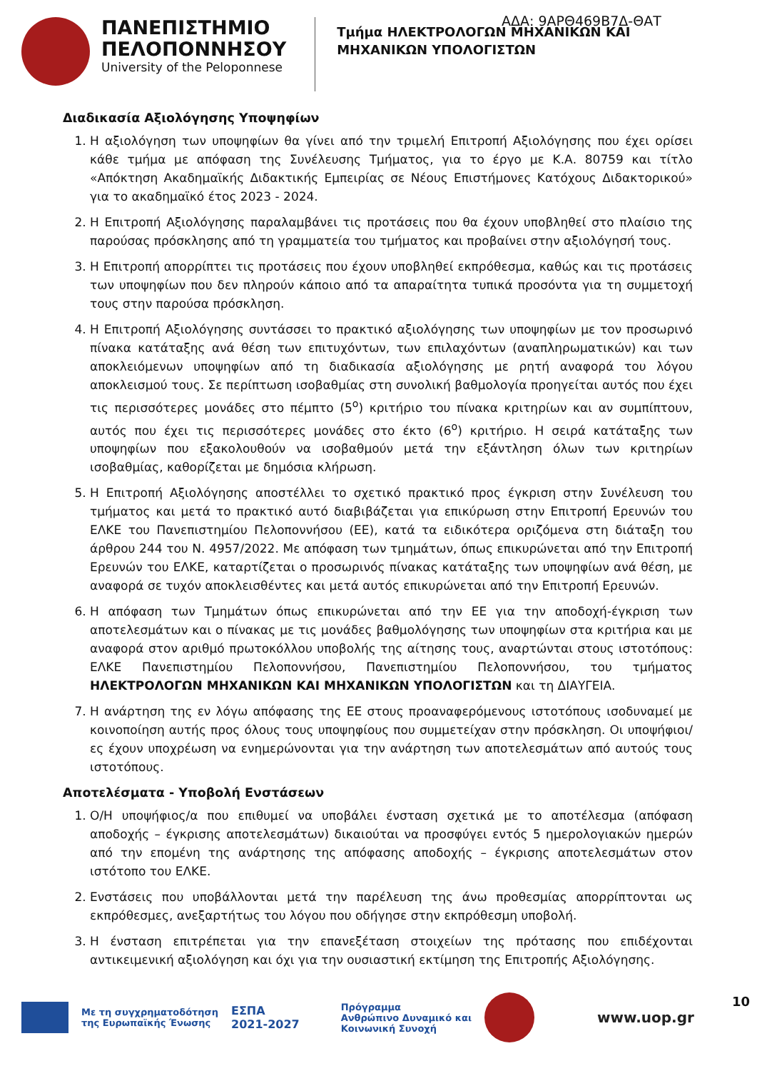ΑΔΑ: 9ΑΡΘ469Β7Δ-ΘΑΤ
ΠΑΝΕΠΙΣΤΗΜΙΟ
ΠΕΛΟΠΟΝΝΗΣΟΥ
University of the Peloponnese
Τμήμα ΗΛΕΚΤΡΟΛΟΓΩΝ ΜΗΧΑΝΙΚΩΝ ΚΑΙ
ΜΗΧΑΝΙΚΩΝ ΥΠΟΛΟΓΙΣΤΩΝ
Διαδικασία Αξιολόγησης Υποψηφίων
1. Η αξιολόγηση των υποψηφίων θα γίνει από την τριμελή Επιτροπή Αξιολόγησης που έχει ορίσει κάθε τμήμα με απόφαση της Συνέλευσης Τμήματος, για το έργο με Κ.Α. 80759 και τίτλο «Απόκτηση Ακαδημαϊκής Διδακτικής Εμπειρίας σε Νέους Επιστήμονες Κατόχους Διδακτορικού» για το ακαδημαϊκό έτος 2023 - 2024.
2. Η Επιτροπή Αξιολόγησης παραλαμβάνει τις προτάσεις που θα έχουν υποβληθεί στο πλαίσιο της παρούσας πρόσκλησης από τη γραμματεία του τμήματος και προβαίνει στην αξιολόγησή τους.
3. Η Επιτροπή απορρίπτει τις προτάσεις που έχουν υποβληθεί εκπρόθεσμα, καθώς και τις προτάσεις των υποψηφίων που δεν πληρούν κάποιο από τα απαραίτητα τυπικά προσόντα για τη συμμετοχή τους στην παρούσα πρόσκληση.
4. Η Επιτροπή Αξιολόγησης συντάσσει το πρακτικό αξιολόγησης των υποψηφίων με τον προσωρινό πίνακα κατάταξης ανά θέση των επιτυχόντων, των επιλαχόντων (αναπληρωματικών) και των αποκλειόμενων υποψηφίων από τη διαδικασία αξιολόγησης με ρητή αναφορά του λόγου αποκλεισμού τους. Σε περίπτωση ισοβαθμίας στη συνολική βαθμολογία προηγείται αυτός που έχει τις περισσότερες μονάδες στο πέμπτο (5<sup>ο</sup>) κριτήριο του πίνακα κριτηρίων και αν συμπίπτουν, αυτός που έχει τις περισσότερες μονάδες στο έκτο (6<sup>ο</sup>) κριτήριο. Η σειρά κατάταξης των υποψηφίων που εξακολουθούν να ισοβαθμούν μετά την εξάντληση όλων των κριτηρίων ισοβαθμίας, καθορίζεται με δημόσια κλήρωση.
5. Η Επιτροπή Αξιολόγησης αποστέλλει το σχετικό πρακτικό προς έγκριση στην Συνέλευση του τμήματος και μετά το πρακτικό αυτό διαβιβάζεται για επικύρωση στην Επιτροπή Ερευνών του ΕΛΚΕ του Πανεπιστημίου Πελοποννήσου (ΕΕ), κατά τα ειδικότερα οριζόμενα στη διάταξη του άρθρου 244 του Ν. 4957/2022. Με απόφαση των τμημάτων, όπως επικυρώνεται από την Επιτροπή Ερευνών του ΕΛΚΕ, καταρτίζεται ο προσωρινός πίνακας κατάταξης των υποψηφίων ανά θέση, με αναφορά σε τυχόν αποκλεισθέντες και μετά αυτός επικυρώνεται από την Επιτροπή Ερευνών.
6. Η απόφαση των Τμημάτων όπως επικυρώνεται από την ΕΕ για την αποδοχή-έγκριση των αποτελεσμάτων και ο πίνακας με τις μονάδες βαθμολόγησης των υποψηφίων στα κριτήρια και με αναφορά στον αριθμό πρωτοκόλλου υποβολής της αίτησης τους, αναρτώνται στους ιστοτόπους: ΕΛΚΕ Πανεπιστημίου Πελοποννήσου, Πανεπιστημίου Πελοποννήσου, του τμήματος ΗΛΕΚΤΡΟΛΟΓΩΝ ΜΗΧΑΝΙΚΩΝ ΚΑΙ ΜΗΧΑΝΙΚΩΝ ΥΠΟΛΟΓΙΣΤΩΝ και τη ΔΙΑΥΓΕΙΑ.
7. Η ανάρτηση της εν λόγω απόφασης της ΕΕ στους προαναφερόμενους ιστοτόπους ισοδυναμεί με κοινοποίηση αυτής προς όλους τους υποψηφίους που συμμετείχαν στην πρόσκληση. Οι υποψήφιοι/ες έχουν υποχρέωση να ενημερώνονται για την ανάρτηση των αποτελεσμάτων από αυτούς τους ιστοτόπους.
Αποτελέσματα - Υποβολή Ενστάσεων
1. Ο/Η υποψήφιος/α που επιθυμεί να υποβάλει ένσταση σχετικά με το αποτέλεσμα (απόφαση αποδοχής – έγκρισης αποτελεσμάτων) δικαιούται να προσφύγει εντός 5 ημερολογιακών ημερών από την επομένη της ανάρτησης της απόφασης αποδοχής – έγκρισης αποτελεσμάτων στον ιστότοπο του ΕΛΚΕ.
2. Ενστάσεις που υποβάλλονται μετά την παρέλευση της άνω προθεσμίας απορρίπτονται ως εκπρόθεσμες, ανεξαρτήτως του λόγου που οδήγησε στην εκπρόθεσμη υποβολή.
3. Η ένσταση επιτρέπεται για την επανεξέταση στοιχείων της πρότασης που επιδέχονται αντικειμενική αξιολόγηση και όχι για την ουσιαστική εκτίμηση της Επιτροπής Αξιολόγησης.
Με τη συγχρηματοδότηση
της Ευρωπαϊκής Ένωσης
ΕΣΠΑ
2021-2027
Πρόγραμμα
Ανθρώπινο Δυναμικό και
Κοινωνική Συνοχή
www.uop.gr
10